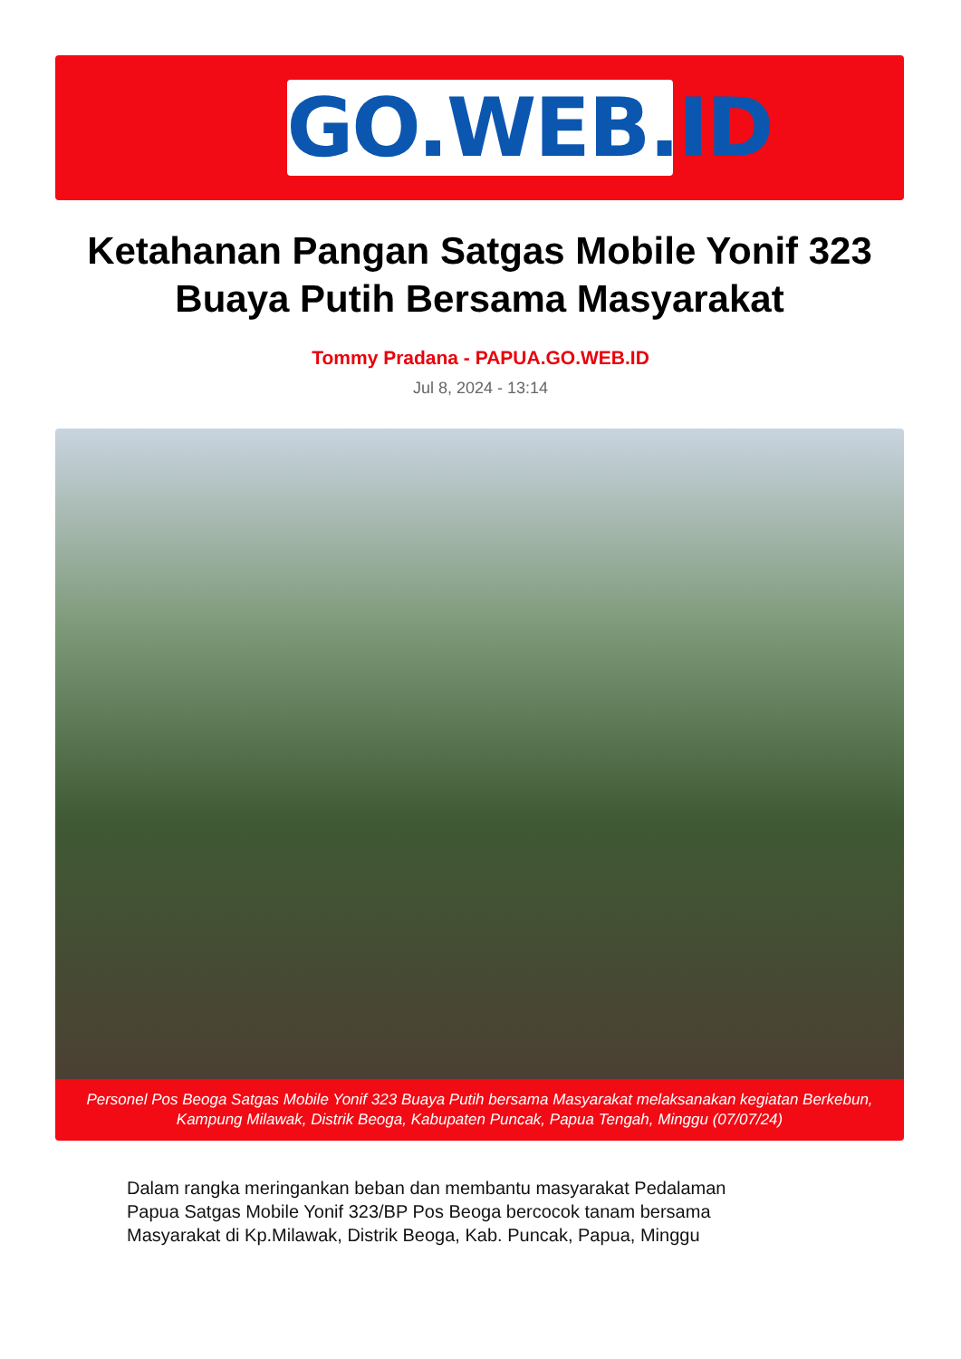GO.WEB.ID
Ketahanan Pangan Satgas Mobile Yonif 323 Buaya Putih Bersama Masyarakat
Tommy Pradana - PAPUA.GO.WEB.ID
Jul 8, 2024 - 13:14
Personel Pos Beoga Satgas Mobile Yonif 323 Buaya Putih bersama Masyarakat melaksanakan kegiatan Berkebun, Kampung Milawak, Distrik Beoga, Kabupaten Puncak, Papua Tengah, Minggu (07/07/24)
Dalam rangka meringankan beban dan membantu masyarakat Pedalaman Papua Satgas Mobile Yonif 323/BP Pos Beoga bercocok tanam bersama Masyarakat di Kp.Milawak, Distrik Beoga, Kab. Puncak, Papua, Minggu